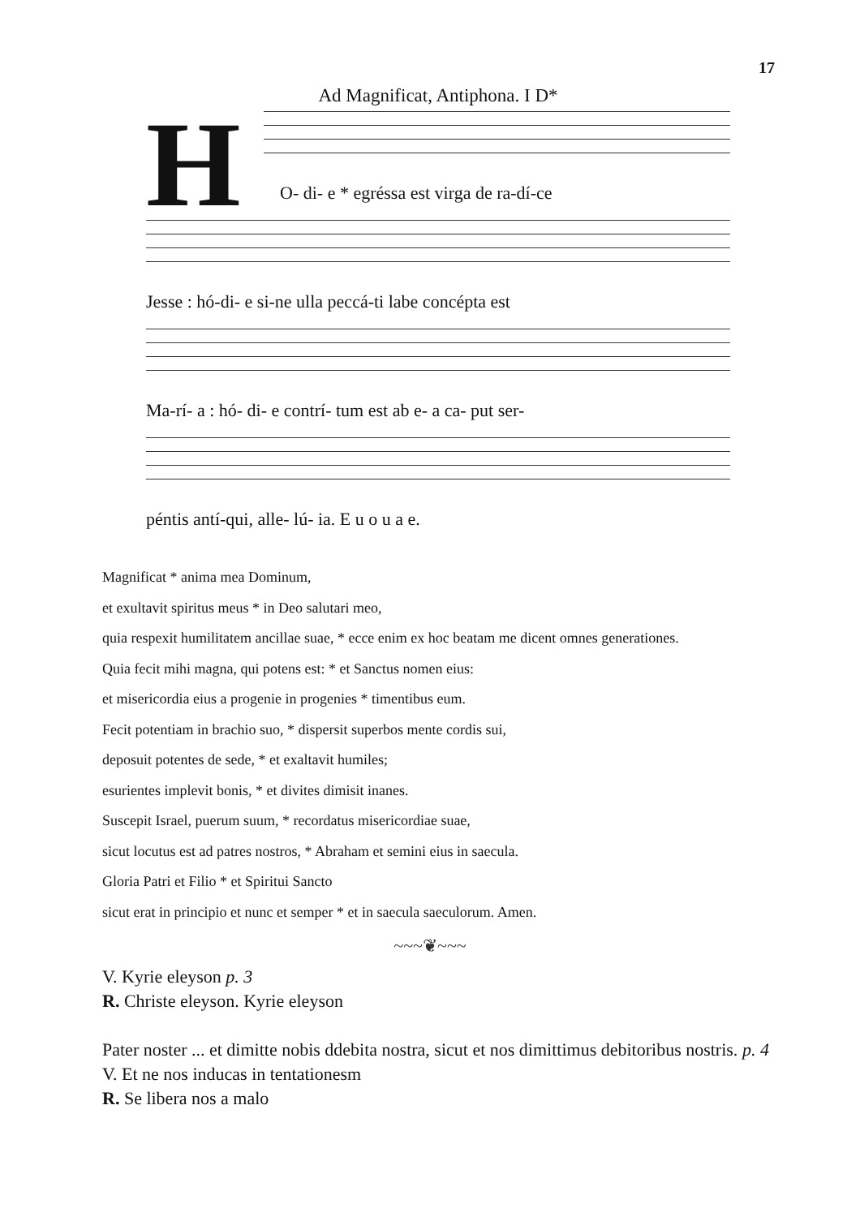17
Ad Magnificat, Antiphona. I D*
H
O- di- e * egréssa est virga de ra-dí-ce
Jesse : hó-di- e si-ne ulla peccá-ti labe concépta est
Ma-rí- a : hó- di- e contrí- tum est ab e- a ca- put ser-
péntis antí-qui, alle- lú- ia. E u o u a e.
Magnificat * anima mea Dominum,
et exultavit spiritus meus * in Deo salutari meo,
quia respexit humilitatem ancillae suae, * ecce enim ex hoc beatam me dicent omnes generationes.
Quia fecit mihi magna, qui potens est: * et Sanctus nomen eius:
et misericordia eius a progenie in progenies * timentibus eum.
Fecit potentiam in brachio suo, * dispersit superbos mente cordis sui,
deposuit potentes de sede, * et exaltavit humiles;
esurientes implevit bonis, * et divites dimisit inanes.
Suscepit Israel, puerum suum, * recordatus misericordiae suae,
sicut locutus est ad patres nostros, * Abraham et semini eius in saecula.
Gloria Patri et Filio * et Spiritui Sancto
sicut erat in principio et nunc et semper * et in saecula saeculorum. Amen.
~~~❦~~~
V. Kyrie eleyson p. 3
R. Christe eleyson. Kyrie eleyson
Pater noster ... et dimitte nobis ddebita nostra, sicut et nos dimittimus debitoribus nostris. p. 4
V. Et ne nos inducas in tentationesm
R. Se libera nos a malo